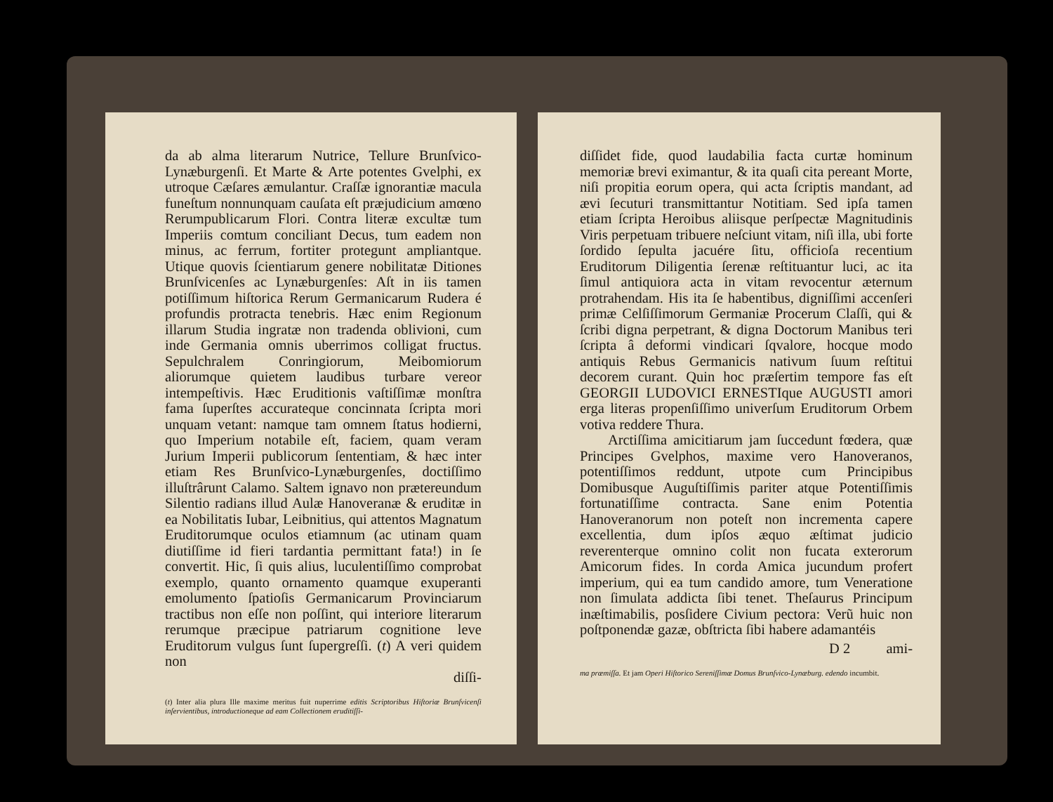da ab alma literarum Nutrice, Tellure Brunſvico-Lynæburgenſi. Et Marte & Arte potentes Gvelphi, ex utroque Cæſares æmulantur. Craſſæ ignorantiæ macula funeſtum nonnunquam cauſata eſt præjudicium amœno Rerumpublicarum Flori. Contra literæ excultæ tum Imperiis comtum conciliant Decus, tum eadem non minus, ac ferrum, fortiter protegunt ampliantque. Utique quovis ſcientiarum genere nobilitatæ Ditiones Brunſvicenſes ac Lynæburgenſes: Aſt in iis tamen potiſſimum hiſtorica Rerum Germanicarum Rudera é profundis protracta tenebris. Hæc enim Regionum illarum Studia ingratæ non tradenda oblivioni, cum inde Germania omnis uberrimos colligat fructus. Sepulchralem Conringiorum, Meibomiorum aliorumque quietem laudibus turbare vereor intempeſtivis. Hæc Eruditionis vaſtiſſimæ monſtra fama ſuperſtes accurateque concinnata ſcripta mori unquam vetant: namque tam omnem ſtatus hodierni, quo Imperium notabile eſt, faciem, quam veram Jurium Imperii publicorum ſententiam, & hæc inter etiam Res Brunſvico-Lynæburgenſes, doctiſſimo illuſtrârunt Calamo. Saltem ignavo non prætereundum Silentio radians illud Aulæ Hanoveranæ & eruditæ in ea Nobilitatis Iubar, Leibnitius, qui attentos Magnatum Eruditorumque oculos etiamnum (ac utinam quam diutiſſime id fieri tardantia permittant fata!) in ſe convertit. Hic, ſi quis alius, luculentiſſimo comprobat exemplo, quanto ornamento quamque exuperanti emolumento ſpatioſis Germanicarum Provinciarum tractibus non eſſe non poſſint, qui interiore literarum rerumque præcipue patriarum cognitione leve Eruditorum vulgus ſunt ſupergreſſi. (t) A veri quidem non
diſſi-
(t) Inter alia plura Ille maxime meritus fuit nuperrime editis Scriptoribus Hiſtoriæ Brunſvicenſi inſervientibus, introductioneque ad eam Collectionem eruditiſſi-
diſſidet fide, quod laudabilia facta curtæ hominum memoriæ brevi eximantur, & ita quaſi cita pereant Morte, niſi propitia eorum opera, qui acta ſcriptis mandant, ad ævi ſecuturi transmittantur Notitiam. Sed ipſa tamen etiam ſcripta Heroibus aliisque perſpectæ Magnitudinis Viris perpetuam tribuere neſciunt vitam, niſi illa, ubi forte ſordido ſepulta jacuére ſitu, officioſa recentium Eruditorum Diligentia ſerenæ reſtituantur luci, ac ita ſimul antiquiora acta in vitam revocentur æternum protrahendam. His ita ſe habentibus, digniſſimi accenſeri primæ Celſiſſimorum Germaniæ Procerum Claſſi, qui & ſcribi digna perpetrant, & digna Doctorum Manibus teri ſcripta â deformi vindicari ſqvalore, hocque modo antiquis Rebus Germanicis nativum ſuum reſtitui decorem curant. Quin hoc præſertim tempore fas eſt GEORGII LUDOVICI ERNESTIque AUGUSTI amori erga literas propenſiſſimo univerſum Eruditorum Orbem votiva reddere Thura.
Arctiſſima amicitiarum jam ſuccedunt fœdera, quæ Principes Gvelphos, maxime vero Hanoveranos, potentiſſimos reddunt, utpote cum Principibus Domibusque Auguſtiſſimis pariter atque Potentiſſimis fortunatiſſime contracta. Sane enim Potentia Hanoveranorum non poteſt non incrementa capere excellentia, dum ipſos æquo æſtimat judicio reverenterque omnino colit non fucata exterorum Amicorum fides. In corda Amica jucundum profert imperium, qui ea tum candido amore, tum Veneratione non ſimulata addicta ſibi tenet. Theſaurus Principum inæſtimabilis, posſidere Civium pectora: Verũ huic non poſtponendæ gazæ, obſtricta ſibi habere adamantéis
D 2 ami-
ma præmiſſa. Et jam Operi Hiſtorico Sereniſſimæ Domus Brunſvico-Lynæburg. edendo incumbit.